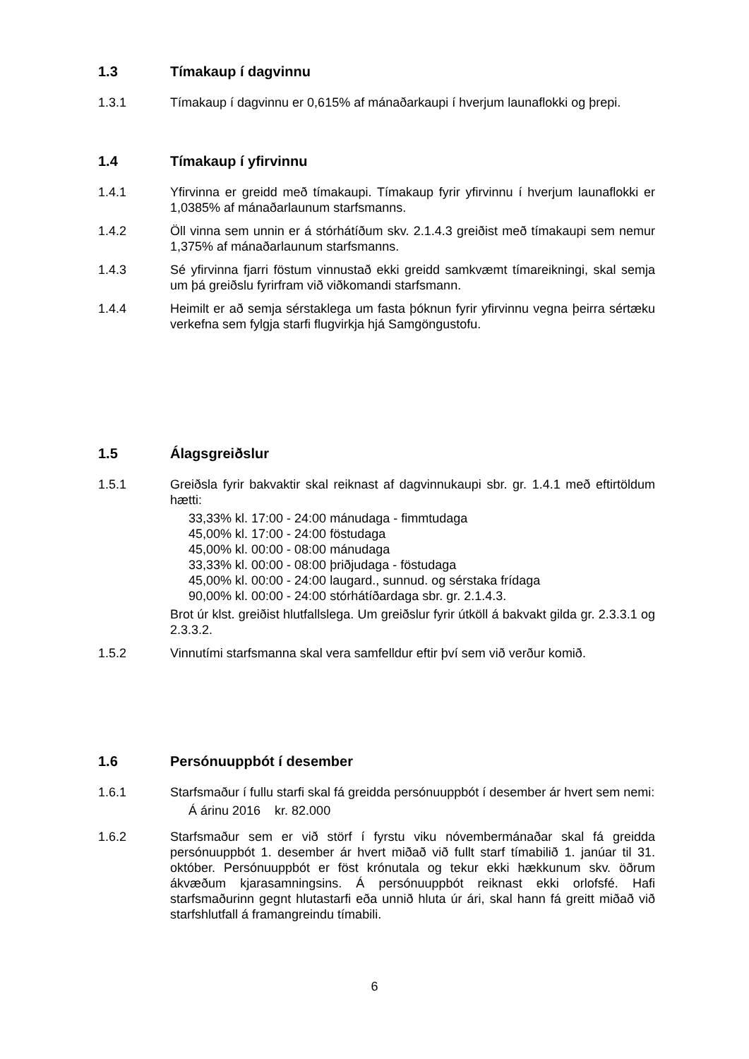1.3 Tímakaup í dagvinnu
1.3.1 Tímakaup í dagvinnu er 0,615% af mánaðarkaupi í hverjum launaflokki og þrepi.
1.4 Tímakaup í yfirvinnu
1.4.1 Yfirvinna er greidd með tímakaupi. Tímakaup fyrir yfirvinnu í hverjum launaflokki er 1,0385% af mánaðarlaunum starfsmanns.
1.4.2 Öll vinna sem unnin er á stórhátíðum skv. 2.1.4.3 greiðist með tímakaupi sem nemur 1,375% af mánaðarlaunum starfsmanns.
1.4.3 Sé yfirvinna fjarri föstum vinnustað ekki greidd samkvæmt tímareikningi, skal semja um þá greiðslu fyrirfram við viðkomandi starfsmann.
1.4.4 Heimilt er að semja sérstaklega um fasta þóknun fyrir yfirvinnu vegna þeirra sértæku verkefna sem fylgja starfi flugvirkja hjá Samgöngustofu.
1.5 Álagsgreiðslur
1.5.1 Greiðsla fyrir bakvaktir skal reikna­st af dagvinnukaupi sbr. gr. 1.4.1 með eftirtöldum hætti:
33,33% kl. 17:00 - 24:00 mánudaga - fimmtudaga
45,00% kl. 17:00 - 24:00 föstudaga
45,00% kl. 00:00 - 08:00 mánudaga
33,33% kl. 00:00 - 08:00 þriðjudaga - föstudaga
45,00% kl. 00:00 - 24:00 laugard., sunnud. og sérstaka frídaga
90,00% kl. 00:00 - 24:00 stórhátíðardaga sbr. gr. 2.1.4.3.
Brot úr klst. greiðist hlutfallslega. Um greiðslur fyrir útköll á bakvakt gilda gr. 2.3.3.1 og 2.3.3.2.
1.5.2 Vinnutími starfsmanna skal vera samfelldur eftir því sem við verður komið.
1.6 Persónuuppbót í desember
1.6.1 Starfsmaður í fullu starfi skal fá greidda persónuuppbót í desember ár hvert sem nemi:
Á árinu 2016 kr. 82.000
1.6.2 Starfsmaður sem er við störf í fyrstu viku nóvembermánaðar skal fá greidda persónuuppbót 1. desember ár hvert miðað við fullt starf tímabilið 1. janúar til 31. október. Persónuuppbót er föst krónutala og tekur ekki hækkunum skv. öðrum ákvæðum kjarasamningsins. Á persónuuppbót reiknast ekki orlofsfé. Hafi starfsmaðurinn gegnt hlutastarfi eða unnið hluta úr ári, skal hann fá greitt miðað við starfshlutfall á framangreindu tímabili.
6